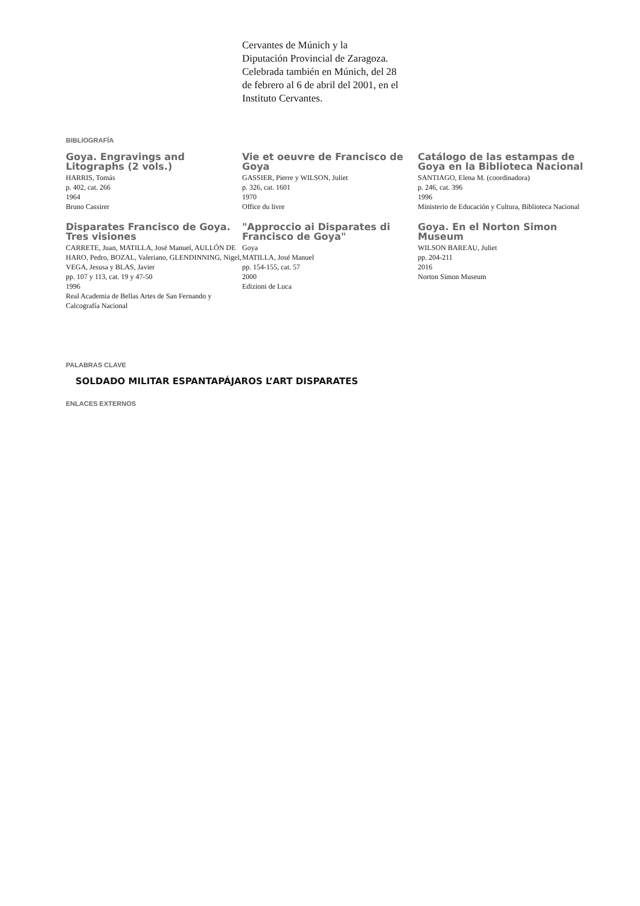Cervantes de Múnich y la
Diputación Provincial de Zaragoza. Celebrada también en Múnich, del 28 de febrero al 6 de abril del 2001, en el Instituto Cervantes.
BIBLIOGRAFÍA
Goya. Engravings and Litographs (2 vols.)
HARRIS, Tomás
p. 402, cat. 266
1964
Bruno Cassirer
Vie et oeuvre de Francisco de Goya
GASSIER, Pierre y WILSON, Juliet
p. 326, cat. 1601
1970
Office du livre
Catálogo de las estampas de Goya en la Biblioteca Nacional
SANTIAGO, Elena M. (coordinadora)
p. 246, cat. 396
1996
Ministerio de Educación y Cultura, Biblioteca Nacional
Disparates Francisco de Goya. Tres visiones
CARRETE, Juan, MATILLA, José Manuel, AULLÓN DE HARO, Pedro, BOZAL, Valeriano, GLENDINNING, Nigel, VEGA, Jesusa y BLAS, Javier
pp. 107 y 113, cat. 19 y 47-50
1996
Real Academia de Bellas Artes de San Fernando y Calcografía Nacional
"Approccio ai Disparates di Francisco de Goya"
Goya
MATILLA, José Manuel
pp. 154-155, cat. 57
2000
Edizioni de Luca
Goya. En el Norton Simon Museum
WILSON BAREAU, Juliet
pp. 204-211
2016
Norton Simon Museum
PALABRAS CLAVE
SOLDADO MILITAR ESPANTAPÁJAROS L’ART DISPARATES
ENLACES EXTERNOS